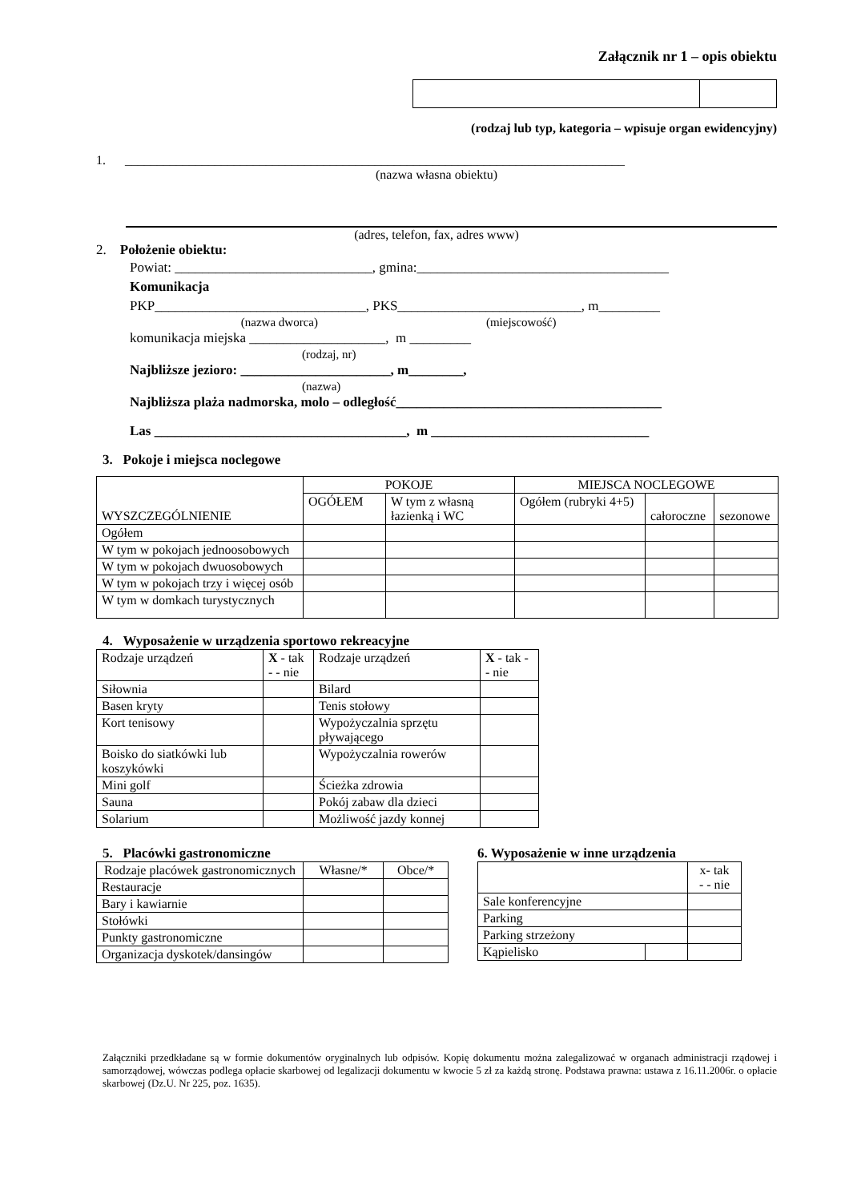Załącznik nr 1 – opis obiektu
(rodzaj lub typ, kategoria – wpisuje organ ewidencyjny)
1. ______________________________________________________________________________
(nazwa własna obiektu)
(adres, telefon, fax, adres www)
2. Położenie obiektu:
Powiat: _____________________________, gmina:_____________________________________
Komunikacja
PKP_______________________________, PKS___________________________, m_________
(nazwa dworca) (miejscowość)
komunikacja miejska ____________________, m _________
(rodzaj, nr)
Najbliższe jezioro: ______________________, m________,
(nazwa)
Najbliższa plaża nadmorska, molo – odległość_______________________________________
Las _____________________________________, m ________________________________
3. Pokoje i miejsca noclegowe
| WYSZCZEGÓLNIENIE | POKOJE | | MIEJSCA NOCLEGOWE | | |
| | OGÓŁEM | W tym z własną łazienką i WC | Ogółem (rubryki 4+5) | całoroczne | sezonowe |
| Ogółem | | | | | |
| W tym w pokojach jednoosobowych | | | | | |
| W tym w pokojach dwuosobowych | | | | | |
| W tym w pokojach trzy i więcej osób | | | | | |
| W tym w domkach turystycznych | | | | | |
4. Wyposażenie w urządzenia sportowo rekreacyjne
| Rodzaje urządzeń | X - tak - - nie | Rodzaje urządzeń | X - tak - - nie |
| Siłownia | | Bilard | |
| Basen kryty | | Tenis stołowy | |
| Kort tenisowy | | Wypożyczalnia sprzętu pływającego | |
| Boisko do siatkówki lub koszykówki | | Wypożyczalnia rowerów | |
| Mini golf | | Ścieżka zdrowia | |
| Sauna | | Pokój zabaw dla dzieci | |
| Solarium | | Możliwość jazdy konnej | |
5. Placówki gastronomiczne
| Rodzaje placówek gastronomicznych | Własne/* | Obce/* |
| Restauracje | | |
| Bary i kawiarnie | | |
| Stołówki | | |
| Punkty gastronomiczne | | |
| Organizacja dyskotek/dansingów | | |
6. Wyposażenie w inne urządzenia
| | | x- tak - - nie |
| Sale konferencyjne | | |
| Parking | | |
| Parking strzeżony | | |
| Kąpielisko | | |
Załączniki przedkładane są w formie dokumentów oryginalnych lub odpisów. Kopię dokumentu można zalegalizować w organach administracji rządowej i samorządowej, wówczas podlega opłacie skarbowej od legalizacji dokumentu w kwocie 5 zł za każdą stronę. Podstawa prawna: ustawa z 16.11.2006r. o opłacie skarbowej (Dz.U. Nr 225, poz. 1635).